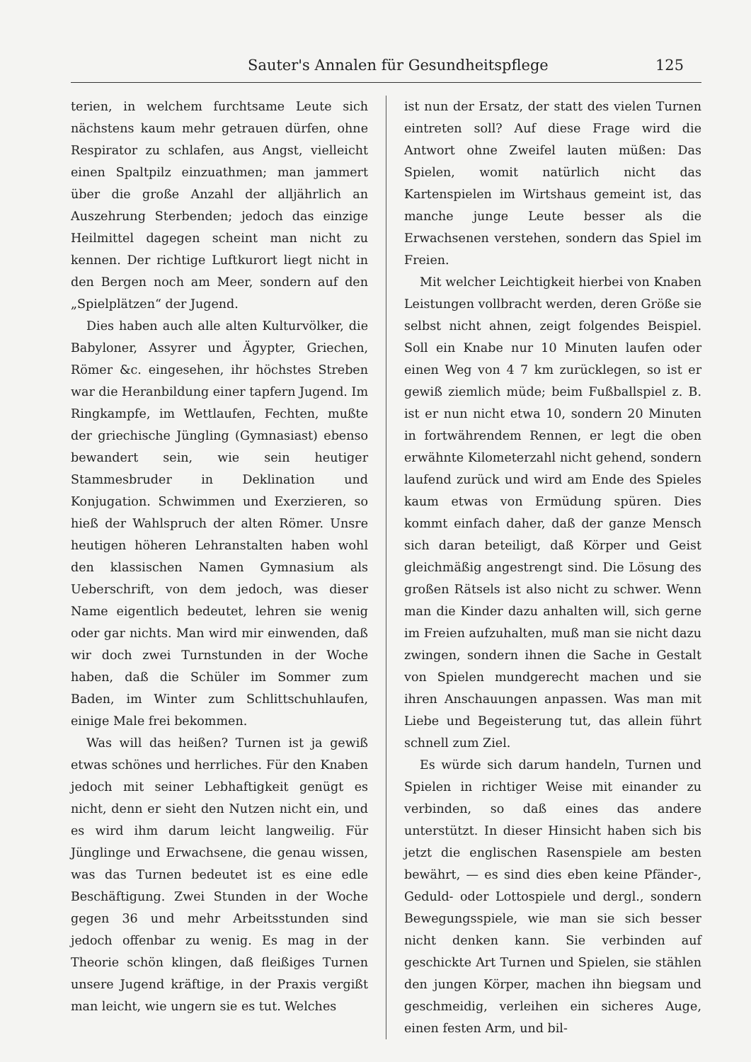Sauter's Annalen für Gesundheitspflege 125
terien, in welchem furchtsame Leute sich nächstens kaum mehr getrauen dürfen, ohne Respirator zu schlafen, aus Angst, vielleicht einen Spaltpilz einzuathmen; man jammert über die große Anzahl der alljährlich an Auszehrung Sterbenden; jedoch das einzige Heilmittel dagegen scheint man nicht zu kennen. Der richtige Luftkurort liegt nicht in den Bergen noch am Meer, sondern auf den „Spielplätzen“ der Jugend.
Dies haben auch alle alten Kulturvölker, die Babyloner, Assyrer und Ägypter, Griechen, Römer &c. eingesehen, ihr höchstes Streben war die Heranbildung einer tapfern Jugend. Im Ringkampfe, im Wettlaufen, Fechten, mußte der griechische Jüngling (Gymnasiast) ebenso bewandert sein, wie sein heutiger Stammesbruder in Deklination und Konjugation. Schwimmen und Exerzieren, so hieß der Wahlspruch der alten Römer. Unsre heutigen höheren Lehranstalten haben wohl den klassischen Namen Gymnasium als Ueberschrift, von dem jedoch, was dieser Name eigentlich bedeutet, lehren sie wenig oder gar nichts. Man wird mir einwenden, daß wir doch zwei Turnstunden in der Woche haben, daß die Schüler im Sommer zum Baden, im Winter zum Schlittschuhlaufen, einige Male frei bekommen.
Was will das heißen? Turnen ist ja gewiß etwas schönes und herrliches. Für den Knaben jedoch mit seiner Lebhaftigkeit genügt es nicht, denn er sieht den Nutzen nicht ein, und es wird ihm darum leicht langweilig. Für Jünglinge und Erwachsene, die genau wissen, was das Turnen bedeutet ist es eine edle Beschäftigung. Zwei Stunden in der Woche gegen 36 und mehr Arbeitsstunden sind jedoch offenbar zu wenig. Es mag in der Theorie schön klingen, daß fleißiges Turnen unsere Jugend kräftige, in der Praxis vergißt man leicht, wie ungern sie es tut. Welches
ist nun der Ersatz, der statt des vielen Turnen eintreten soll? Auf diese Frage wird die Antwort ohne Zweifel lauten müßen: Das Spielen, womit natürlich nicht das Kartenspielen im Wirtshaus gemeint ist, das manche junge Leute besser als die Erwachsenen verstehen, sondern das Spiel im Freien.
Mit welcher Leichtigkeit hierbei von Knaben Leistungen vollbracht werden, deren Größe sie selbst nicht ahnen, zeigt folgendes Beispiel. Soll ein Knabe nur 10 Minuten laufen oder einen Weg von 4 7 km zurücklegen, so ist er gewiß ziemlich müde; beim Fußballspiel z. B. ist er nun nicht etwa 10, sondern 20 Minuten in fortwährendem Rennen, er legt die oben erwähnte Kilometerzahl nicht gehend, sondern laufend zurück und wird am Ende des Spieles kaum etwas von Ermüdung spüren. Dies kommt einfach daher, daß der ganze Mensch sich daran beteiligt, daß Körper und Geist gleichmäßig angestrengt sind. Die Lösung des großen Rätsels ist also nicht zu schwer. Wenn man die Kinder dazu anhalten will, sich gerne im Freien aufzuhalten, muß man sie nicht dazu zwingen, sondern ihnen die Sache in Gestalt von Spielen mundgerecht machen und sie ihren Anschauungen anpassen. Was man mit Liebe und Begeisterung tut, das allein führt schnell zum Ziel.
Es würde sich darum handeln, Turnen und Spielen in richtiger Weise mit einander zu verbinden, so daß eines das andere unterstützt. In dieser Hinsicht haben sich bis jetzt die englischen Rasenspiele am besten bewährt, — es sind dies eben keine Pfänder-, Geduld- oder Lottospiele und dergl., sondern Bewegungsspiele, wie man sie sich besser nicht denken kann. Sie verbinden auf geschickte Art Turnen und Spielen, sie stählen den jungen Körper, machen ihn biegsam und geschmeidig, verleihen ein sicheres Auge, einen festen Arm, und bil-